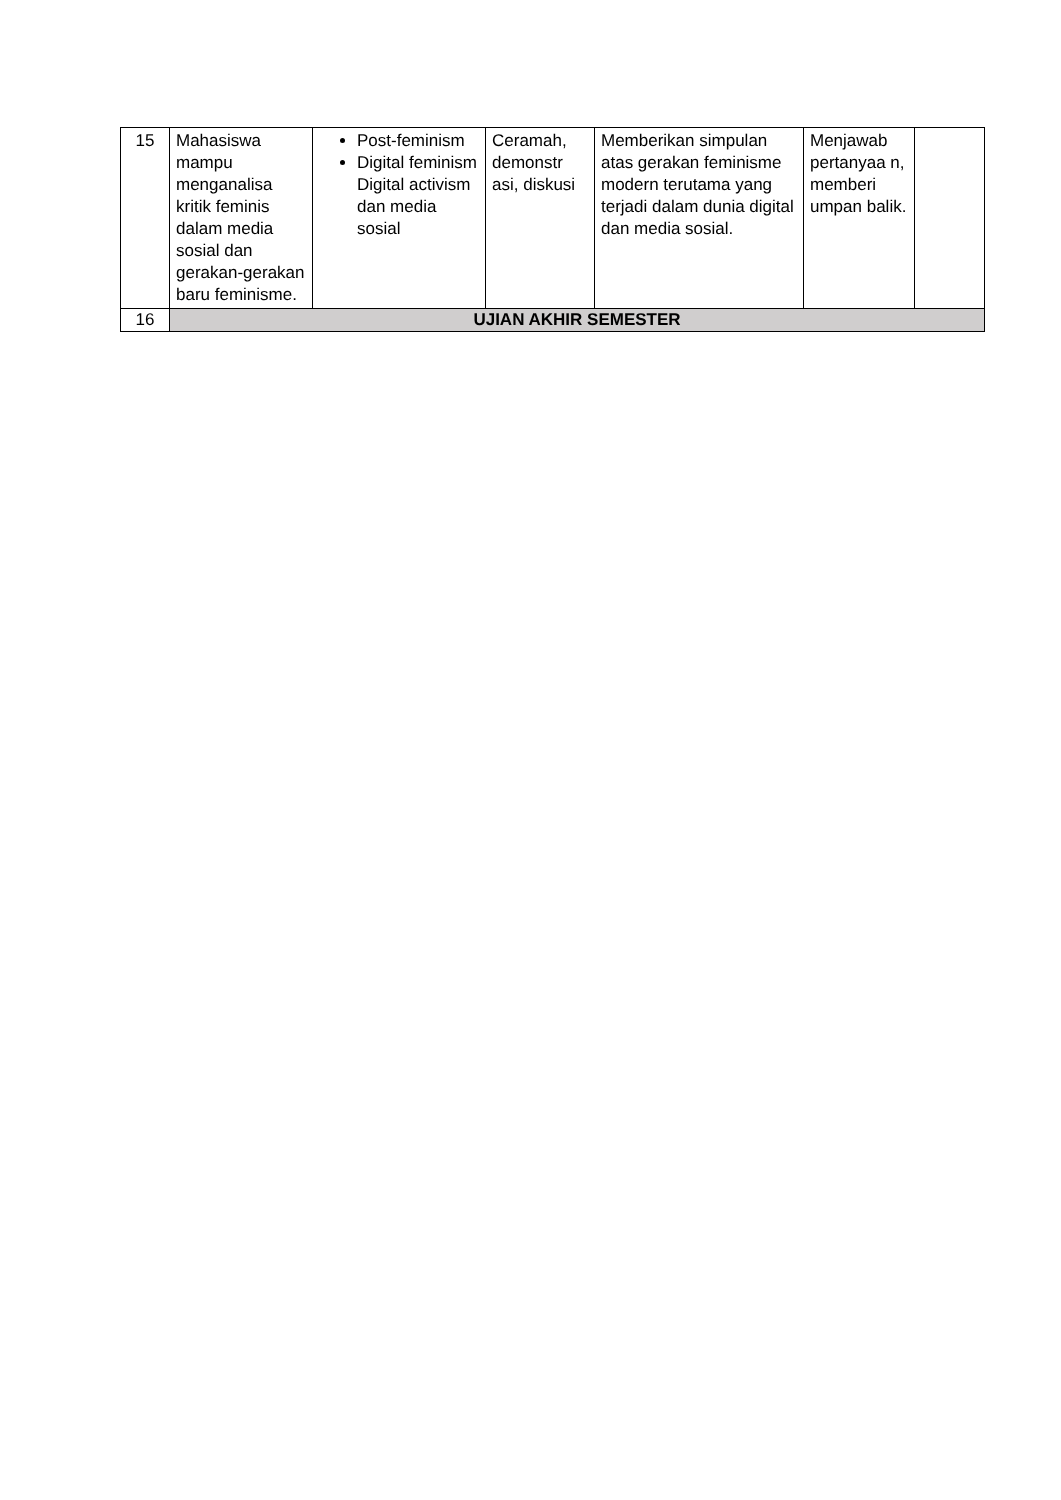| 15 | Mahasiswa mampu menganalisa kritik feminis dalam media sosial dan gerakan-gerakan baru feminisme. | Post-feminism Digital feminism Digital activism dan media sosial | Ceramah, demonstr asi, diskusi | Memberikan simpulan atas gerakan feminisme modern terutama yang terjadi dalam dunia digital dan media sosial. | Menjawab pertanyaa n, memberi umpan balik. | |
| 16 | UJIAN AKHIR SEMESTER | | | | | |